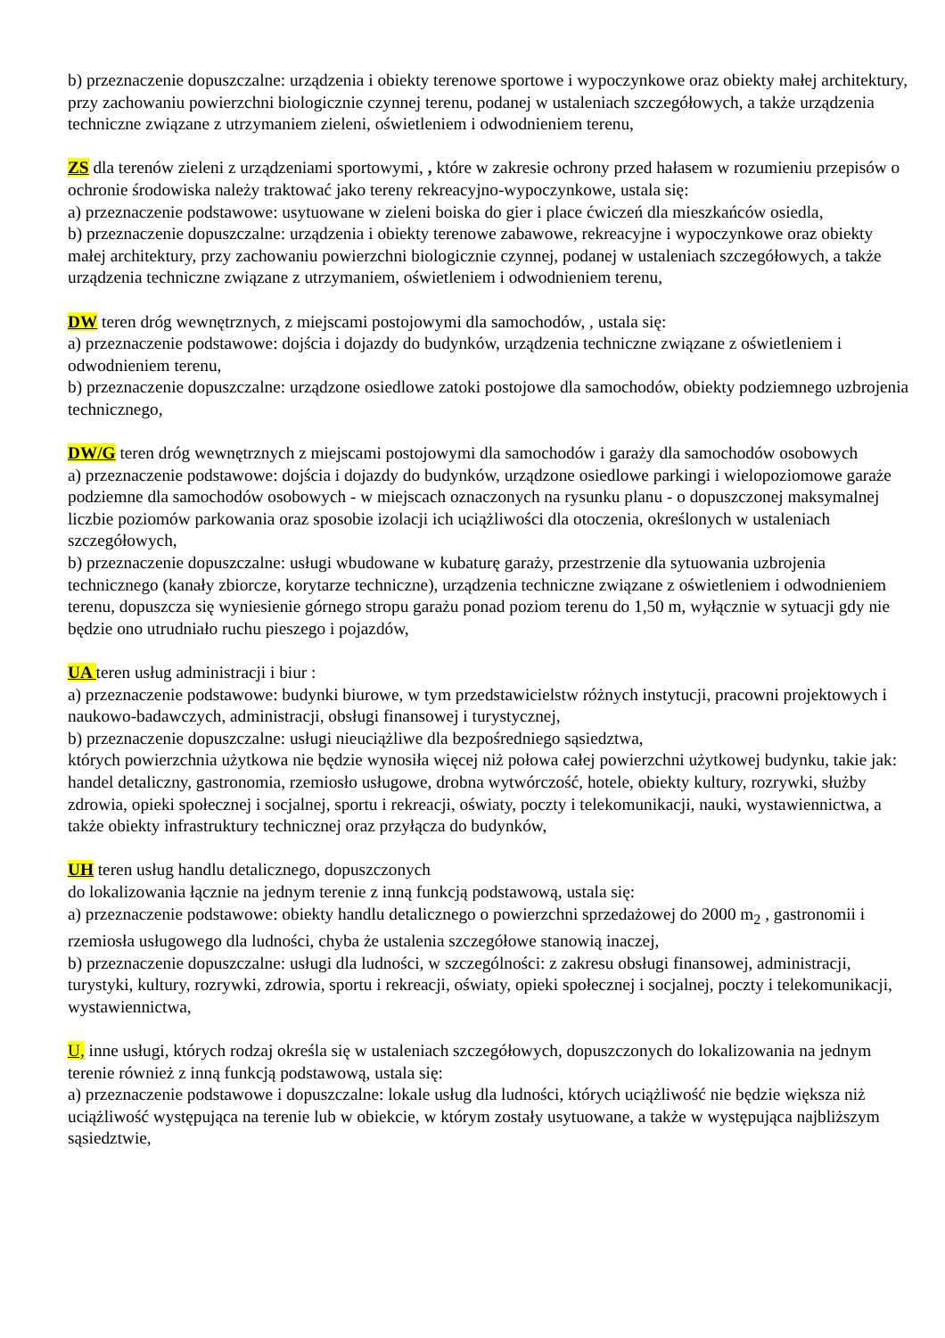b) przeznaczenie dopuszczalne: urządzenia i obiekty terenowe sportowe i wypoczynkowe oraz obiekty małej architektury, przy zachowaniu powierzchni biologicznie czynnej terenu, podanej w ustaleniach szczegółowych, a także urządzenia techniczne związane z utrzymaniem zieleni, oświetleniem i odwodnieniem terenu,
ZS dla terenów zieleni z urządzeniami sportowymi, , które w zakresie ochrony przed hałasem w rozumieniu przepisów o ochronie środowiska należy traktować jako tereny rekreacyjno-wypoczynkowe, ustala się:
a) przeznaczenie podstawowe: usytuowane w zieleni boiska do gier i place ćwiczeń dla mieszkańców osiedla,
b) przeznaczenie dopuszczalne: urządzenia i obiekty terenowe zabawowe, rekreacyjne i wypoczynkowe oraz obiekty małej architektury, przy zachowaniu powierzchni biologicznie czynnej, podanej w ustaleniach szczegółowych, a także urządzenia techniczne związane z utrzymaniem, oświetleniem i odwodnieniem terenu,
DW teren dróg wewnętrznych, z miejscami postojowymi dla samochodów, , ustala się:
a) przeznaczenie podstawowe: dojścia i dojazdy do budynków, urządzenia techniczne związane z oświetleniem i odwodnieniem terenu,
b) przeznaczenie dopuszczalne: urządzone osiedlowe zatoki postojowe dla samochodów, obiekty podziemnego uzbrojenia technicznego,
DW/G teren dróg wewnętrznych z miejscami postojowymi dla samochodów i garaży dla samochodów osobowych
a) przeznaczenie podstawowe: dojścia i dojazdy do budynków, urządzone osiedlowe parkingi i wielopoziomowe garaże podziemne dla samochodów osobowych - w miejscach oznaczonych na rysunku planu - o dopuszczonej maksymalnej liczbie poziomów parkowania oraz sposobie izolacji ich uciążliwości dla otoczenia, określonych w ustaleniach szczegółowych,
b) przeznaczenie dopuszczalne: usługi wbudowane w kubaturę garaży, przestrzenie dla sytuowania uzbrojenia technicznego (kanały zbiorcze, korytarze techniczne), urządzenia techniczne związane z oświetleniem i odwodnieniem terenu, dopuszcza się wyniesienie górnego stropu garażu ponad poziom terenu do 1,50 m, wyłącznie w sytuacji gdy nie będzie ono utrudniało ruchu pieszego i pojazdów,
UA teren usług administracji i biur :
a) przeznaczenie podstawowe: budynki biurowe, w tym przedstawicielstw różnych instytucji, pracowni projektowych i naukowo-badawczych, administracji, obsługi finansowej i turystycznej,
b) przeznaczenie dopuszczalne: usługi nieuciążliwe dla bezpośredniego sąsiedztwa,
których powierzchnia użytkowa nie będzie wynosiła więcej niż połowa całej powierzchni użytkowej budynku, takie jak: handel detaliczny, gastronomia, rzemiosło usługowe, drobna wytwórczość, hotele, obiekty kultury, rozrywki, służby zdrowia, opieki społecznej i socjalnej, sportu i rekreacji, oświaty, poczty i telekomunikacji, nauki, wystawiennictwa, a także obiekty infrastruktury technicznej oraz przyłącza do budynków,
UH teren usług handlu detalicznego, dopuszczonych
do lokalizowania łącznie na jednym terenie z inną funkcją podstawową, ustala się:
a) przeznaczenie podstawowe: obiekty handlu detalicznego o powierzchni sprzedażowej do 2000 m<sub>2</sub> , gastronomii i rzemiosła usługowego dla ludności, chyba że ustalenia szczegółowe stanowią inaczej,
b) przeznaczenie dopuszczalne: usługi dla ludności, w szczególności: z zakresu obsługi finansowej, administracji, turystyki, kultury, rozrywki, zdrowia, sportu i rekreacji, oświaty, opieki społecznej i socjalnej, poczty i telekomunikacji, wystawiennictwa,
U, inne usługi, których rodzaj określa się w ustaleniach szczegółowych, dopuszczonych do lokalizowania na jednym terenie również z inną funkcją podstawową, ustala się:
a) przeznaczenie podstawowe i dopuszczalne: lokale usług dla ludności, których uciążliwość nie będzie większa niż uciążliwość występująca na terenie lub w obiekcie, w którym zostały usytuowane, a także w występująca najbliższym sąsiedztwie,